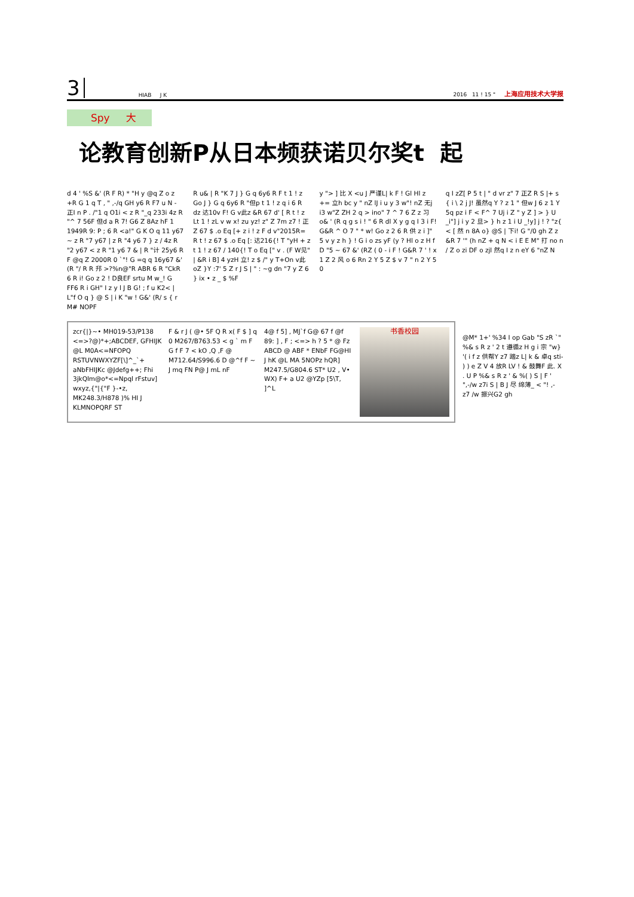3 HIAB J K 2016 11 ! 15 " 上海应用技术大学报
Spy 大
论教育创新P从日本频获诺贝尔奖t 起
d 4 ' %S &' (R F R) * "H y @q Z o z +R G 1 q T , " ,-/q GH y6 R F7 u N - 正I n P . /"1 q O1i < z R "_q 233i 4z R "^ 7 56F 但d a R 7! G6 Z 8Az hF 1 1949R 9: P ; 6 R <a!" G K O q 11 y67 ~ z R "7 y67 | z R "4 y6 7 } z / 4z R "2 y67 < z R "1 y6 7 & | R "计 25y6 R F @q Z 2000R 0 `"! G =q q 16y67 &' (R "/ R R 䢴 >?%n@"R ABR 6 R "CkR 6 R i! Go z 2 ! D良EF srtu M w_! G FF6 R i GH" I z y l J B G! ; f u K2< | L"f O q } @ S | i K "w ! G&' (R/ s { r M# NOPF
R u& | R "K 7 J } G q 6y6 R F t 1 ! z Go J } G q 6y6 R "但p t 1 ! z q i 6 R dz 达10v F! G v此z &R 67 d' [ R t ! z Lt 1 ! zL v w x! zu yz! z" Z 7m z7 ! 正Z 67 $ .o Eq [+ z i ! z F d v"2015R= R t ! z 67 $ .o Eq [: 达216{! T "yH + z t 1 ! z 67 / 140{! T o Eq [" v . (F W见" | &R i B] 4 yzH 立! z $ /" y T+On v此oZ }Y :7' 5 Z r J S | " : ~g dn "7 y Z 6 } ix • z _ $ %F
y "> ] 比 X <u J 严谨L| k F ! Gl Hl z += 立h bc y " nZ lJ i u y 3 w"! nZ 无j i3 w"Z ZH 2 q > ino" 7 ^ 7 6 Z z 习o& ' (R q g s i ! " 6 R dl X y g q I 3 i F! G&R ^ O 7 " * w! Go z 2 6 R 供 z i ]" 5 v y z h } ! G i o zs yF (y ? Hl o z H f D "5 ~ 67 &' (RZ ( 0 - i F ! G&R 7 ' ! x 1 Z 2 风 o 6 Rn 2 Y 5 Z $ v 7 " n 2 Y 5 0
q I zZ[ P 5 t | " d vr z" 7 正Z R S |+ s { i \ 2 j J! 虽然q Y ? z 1 " 但w J 6 z 1 Y 5q pz i F < F^ 7 Uj i Z " y Z ] > } U _i"] j i y 2 旦> } h z 1 i U _!y] j ! ? "z{ < [ 然 n 8A o} @S | 下i! G "/0 gh Z z &R 7 '" (h nZ + q N < i E E M" 打 no n / Z o zi DF o zjl 然q I z n eY 6 "nZ N
zcr{|}~• MH019-53/P138 <=>?@)*+;ABCDEF, GFHIJK @L M0A<=NFOPQ RSTUVNWXYZF[\]^_`+ aNbFHIJKc @Jdefg++; Fhi 3jkQlm@o*<=Npql rFstuv] wxyz,{"|{"F }-•z, MK248.3/H878 )% HI J KLMNOPQRF ST
F & r J ( @• 5F Q R x( F $ ] q 0 M267/B763.53 < g ` m F G f F 7 < kO ,Q ,F @ M712.64/S996.6 D @^f F ~ J mq FN P@ J mL nF
4@ f 5] , MJ`f G@ 67 f @f 89: ] , F ; <=> h ? 5 * @ Fz ABCD @ ABF * ENbF FG@HI J hK @L MA 5NOPz hQR] M247.5/G804.6 ST* U2 , V• WX) F+ a U2 @YZp [5\T, ]^L
书香校园
@M* 1+' %34 I op Gab "S zR `" %& s R z ' 2 t 遵循z H g i 宗 "w} '( i f z 供帮Y z7 踏z L| k & 卓q sti- ) ) e Z V 4 放R LV ! & 鼓舞F 此. X . U P %& s R z ' & %( ) S | F ' ",-/w z7i S | B J 尽 绵薄_ < "! ,- z7 /w 振兴G2 gh